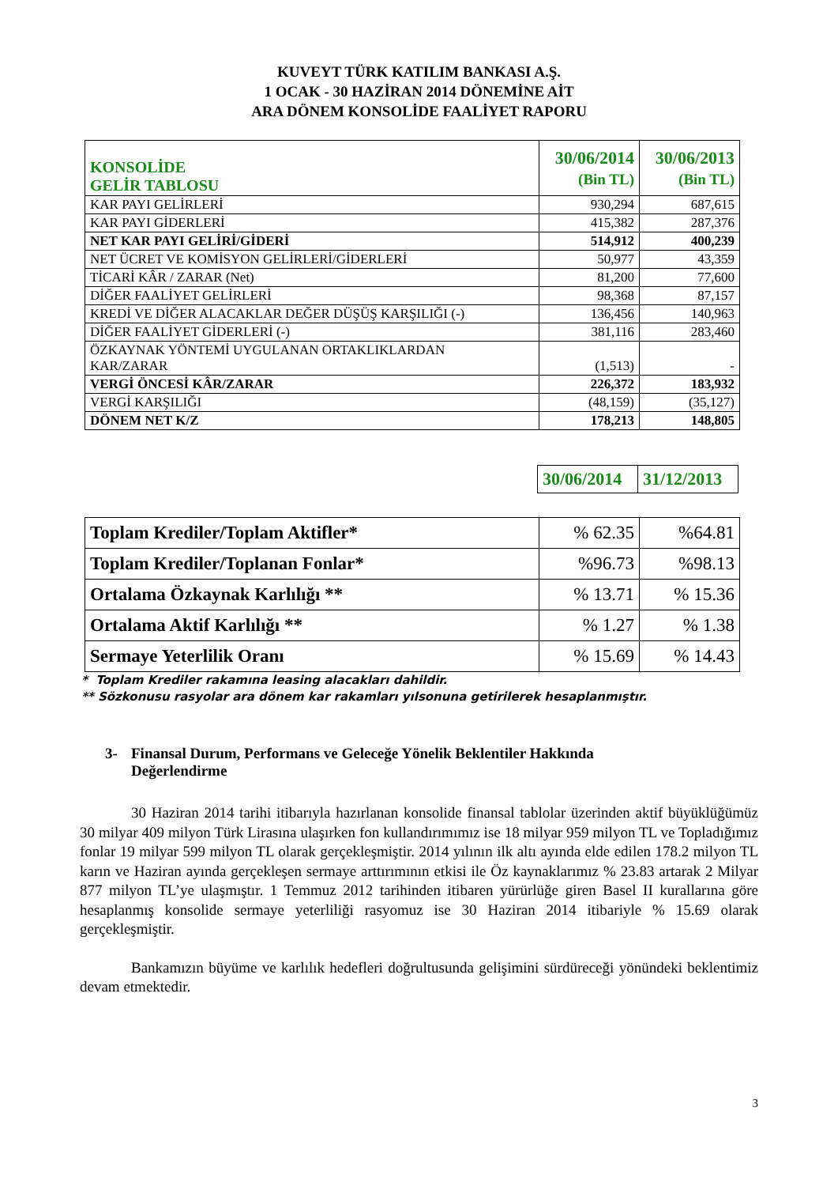KUVEYT TÜRK KATILIM BANKASI A.Ş.
1 OCAK - 30 HAZİRAN 2014 DÖNEMİNE AİT
ARA DÖNEM KONSOLİDE FAALİYET RAPORU
| KONSOLİDE GELİR TABLOSU | 30/06/2014 (Bin TL) | 30/06/2013 (Bin TL) |
| KAR PAYI GELİRLERİ | 930,294 | 687,615 |
| KAR PAYI GİDERLERİ | 415,382 | 287,376 |
| NET KAR PAYI GELİRİ/GİDERİ | 514,912 | 400,239 |
| NET ÜCRET VE KOMİSYON GELİRLERİ/GİDERLERİ | 50,977 | 43,359 |
| TİCARİ KÂR / ZARAR (Net) | 81,200 | 77,600 |
| DİĞER FAALİYET GELİRLERİ | 98,368 | 87,157 |
| KREDİ VE DİĞER ALACAKLAR DEĞER DÜŞÜŞ KARŞILIĞI (-) | 136,456 | 140,963 |
| DİĞER FAALİYET GİDERLERİ (-) | 381,116 | 283,460 |
| ÖZKAYNAK YÖNTEMİ UYGULANAN ORTAKLIKLARDAN KAR/ZARAR | (1,513) | - |
| VERGİ ÖNCESİ KÂR/ZARAR | 226,372 | 183,932 |
| VERGİ KARŞILIĞI | (48,159) | (35,127) |
| DÖNEM NET K/Z | 178,213 | 148,805 |
| 30/06/2014 | 31/12/2013 |
| Toplam Krediler/Toplam Aktifler* | % 62.35 | %64.81 |
| Toplam Krediler/Toplanan Fonlar* | %96.73 | %98.13 |
| Ortalama Özkaynak Karlılığı ** | % 13.71 | % 15.36 |
| Ortalama Aktif Karlılığı ** | % 1.27 | % 1.38 |
| Sermaye Yeterlilik Oranı | % 15.69 | % 14.43 |
* Toplam Krediler rakamına leasing alacakları dahildir.
** Sözkonusu rasyolar ara dönem kar rakamları yılsonuna getirilerek hesaplanmıştır.
3- Finansal Durum, Performans ve Geleceğe Yönelik Beklentiler Hakkında
Değerlendirme
30 Haziran 2014 tarihi itibarıyla hazırlanan konsolide finansal tablolar üzerinden aktif büyüklüğümüz 30 milyar 409 milyon Türk Lirasına ulaşırken fon kullandırımımız ise 18 milyar 959 milyon TL ve Topladığımız fonlar 19 milyar 599 milyon TL olarak gerçekleşmiştir. 2014 yılının ilk altı ayında elde edilen 178.2 milyon TL karın ve Haziran ayında gerçekleşen sermaye arttırımının etkisi ile Öz kaynaklarımız % 23.83 artarak 2 Milyar 877 milyon TL’ye ulaşmıştır. 1 Temmuz 2012 tarihinden itibaren yürürlüğe giren Basel II kurallarına göre hesaplanmış konsolide sermaye yeterliliği rasyomuz ise 30 Haziran 2014 itibariyle % 15.69 olarak gerçekleşmiştir.
Bankamızın büyüme ve karlılık hedefleri doğrultusunda gelişimini sürdüreceği yönündeki beklentimiz devam etmektedir.
3